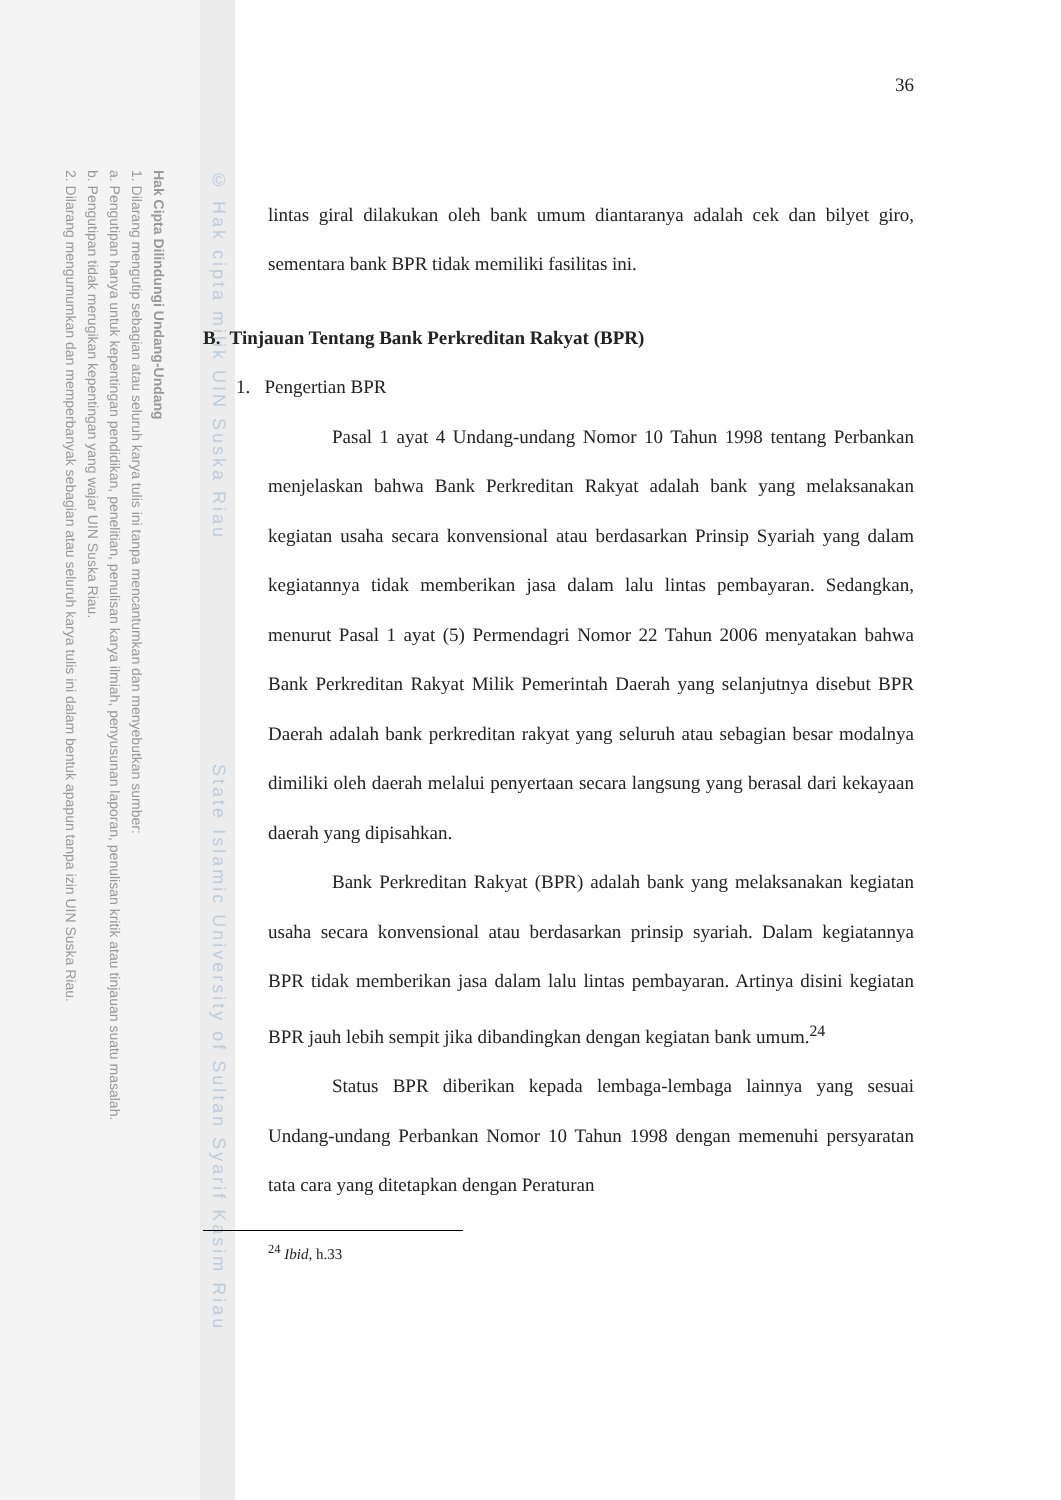Hak Cipta Dilindungi Undang-Undang
1. Dilarang mengutip sebagian atau seluruh karya tulis ini tanpa mencantumkan dan menyebutkan sumber:
a. Pengutipan hanya untuk kepentingan pendidikan, penelitian, penulisan karya ilmiah, penyusunan laporan, penulisan kritik atau tinjauan suatu masalah.
b. Pengutipan tidak merugikan kepentingan yang wajar UIN Suska Riau.
2. Dilarang mengumumkan dan memperbanyak sebagian atau seluruh karya tulis ini dalam bentuk apapun tanpa izin UIN Suska Riau.
© Hak cipta milik UIN Suska Riau State Islamic University of Sultan Syarif Kasim Riau
36
lintas giral dilakukan oleh bank umum diantaranya adalah cek dan bilyet giro, sementara bank BPR tidak memiliki fasilitas ini.
B. Tinjauan Tentang Bank Perkreditan Rakyat (BPR)
1. Pengertian BPR
Pasal 1 ayat 4 Undang-undang Nomor 10 Tahun 1998 tentang Perbankan menjelaskan bahwa Bank Perkreditan Rakyat adalah bank yang melaksanakan kegiatan usaha secara konvensional atau berdasarkan Prinsip Syariah yang dalam kegiatannya tidak memberikan jasa dalam lalu lintas pembayaran. Sedangkan, menurut Pasal 1 ayat (5) Permendagri Nomor 22 Tahun 2006 menyatakan bahwa Bank Perkreditan Rakyat Milik Pemerintah Daerah yang selanjutnya disebut BPR Daerah adalah bank perkreditan rakyat yang seluruh atau sebagian besar modalnya dimiliki oleh daerah melalui penyertaan secara langsung yang berasal dari kekayaan daerah yang dipisahkan.
Bank Perkreditan Rakyat (BPR) adalah bank yang melaksanakan kegiatan usaha secara konvensional atau berdasarkan prinsip syariah. Dalam kegiatannya BPR tidak memberikan jasa dalam lalu lintas pembayaran. Artinya disini kegiatan BPR jauh lebih sempit jika dibandingkan dengan kegiatan bank umum.<sup>24</sup>
Status BPR diberikan kepada lembaga-lembaga lainnya yang sesuai Undang-undang Perbankan Nomor 10 Tahun 1998 dengan memenuhi persyaratan tata cara yang ditetapkan dengan Peraturan
<sup>24</sup> Ibid, h.33